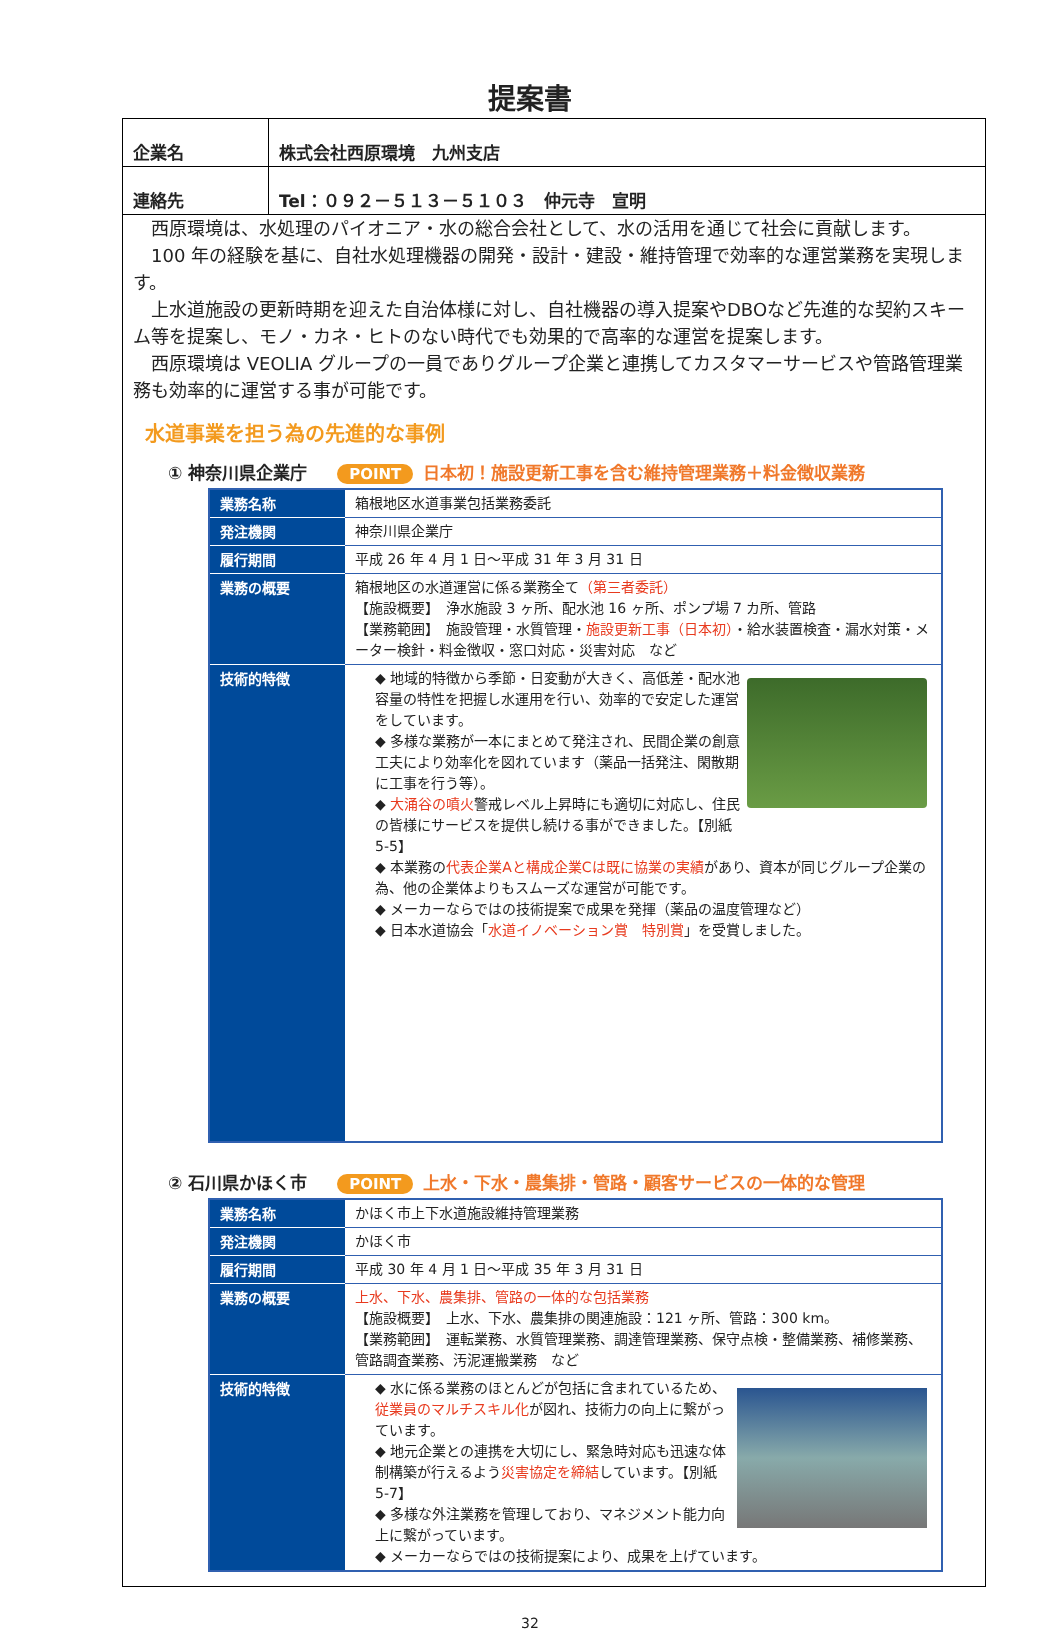提案書
| 企業名 | 株式会社西原環境 九州支店 |
| 連絡先 | Tel：０９２－５１３－５１０３ 仲元寺 宣明 |
　西原環境は、水処理のパイオニア・水の総合会社として、水の活用を通じて社会に貢献します。
　100 年の経験を基に、自社水処理機器の開発・設計・建設・維持管理で効率的な運営業務を実現します。
　上水道施設の更新時期を迎えた自治体様に対し、自社機器の導入提案やDBOなど先進的な契約スキーム等を提案し、モノ・カネ・ヒトのない時代でも効果的で高率的な運営を提案します。
　西原環境は VEOLIA グループの一員でありグループ企業と連携してカスタマーサービスや管路管理業務も効率的に運営する事が可能です。
水道事業を担う為の先進的な事例
① 神奈川県企業庁 POINT 日本初！施設更新工事を含む維持管理業務＋料金徴収業務
| 業務名称 | 箱根地区水道事業包括業務委託 |
| 発注機関 | 神奈川県企業庁 |
| 履行期間 | 平成 26 年 4 月 1 日～平成 31 年 3 月 31 日 |
| 業務の概要 | 箱根地区の水道運営に係る業務全て （第三者委託） 【施設概要】 浄水施設 3 ヶ所、配水池 16 ヶ所、ポンプ場 7 カ所、管路 【業務範囲】 施設管理・水質管理・ 施設更新工事（日本初） ・給水装置検査・漏水対策・メーター検針・料金徴収・窓口対応・災害対応 など |
| 技術的特徴 | ◆ 地域的特徴から季節・日変動が大きく、高低差・配水池容量の特性を把握し水運用を行い、効率的で安定した運営をしています。 ◆ 多様な業務が一本にまとめて発注され、民間企業の創意工夫により効率化を図れています（薬品一括発注、閑散期に工事を行う等）。 ◆ 大涌谷の噴火 警戒レベル上昇時にも適切に対応し、住民の皆様にサービスを提供し続ける事ができました。【別紙 5-5】 ◆ 本業務の 代表企業Aと構成企業Cは既に協業の実績 があり、資本が同じグループ企業の為、他の企業体よりもスムーズな運営が可能です。 ◆ メーカーならではの技術提案で成果を発揮（薬品の温度管理など） ◆ 日本水道協会「 水道イノベーション賞 特別賞 」を受賞しました。 |
② 石川県かほく市 POINT 上水・下水・農集排・管路・顧客サービスの一体的な管理
| 業務名称 | かほく市上下水道施設維持管理業務 |
| 発注機関 | かほく市 |
| 履行期間 | 平成 30 年 4 月 1 日～平成 35 年 3 月 31 日 |
| 業務の概要 | 上水、下水、農集排、管路の一体的な包括業務 【施設概要】 上水、下水、農集排の関連施設：121 ヶ所、管路：300 km。 【業務範囲】 運転業務、水質管理業務、調達管理業務、保守点検・整備業務、補修業務、管路調査業務、汚泥運搬業務 など |
| 技術的特徴 | ◆ 水に係る業務のほとんどが包括に含まれているため、 従業員のマルチスキル化 が図れ、技術力の向上に繋がっています。 ◆ 地元企業との連携を大切にし、緊急時対応も迅速な体制構築が行えるよう 災害協定を締結 しています。【別紙 5-7】 ◆ 多様な外注業務を管理しており、マネジメント能力向上に繋がっています。 ◆ メーカーならではの技術提案により、成果を上げています。 |
32